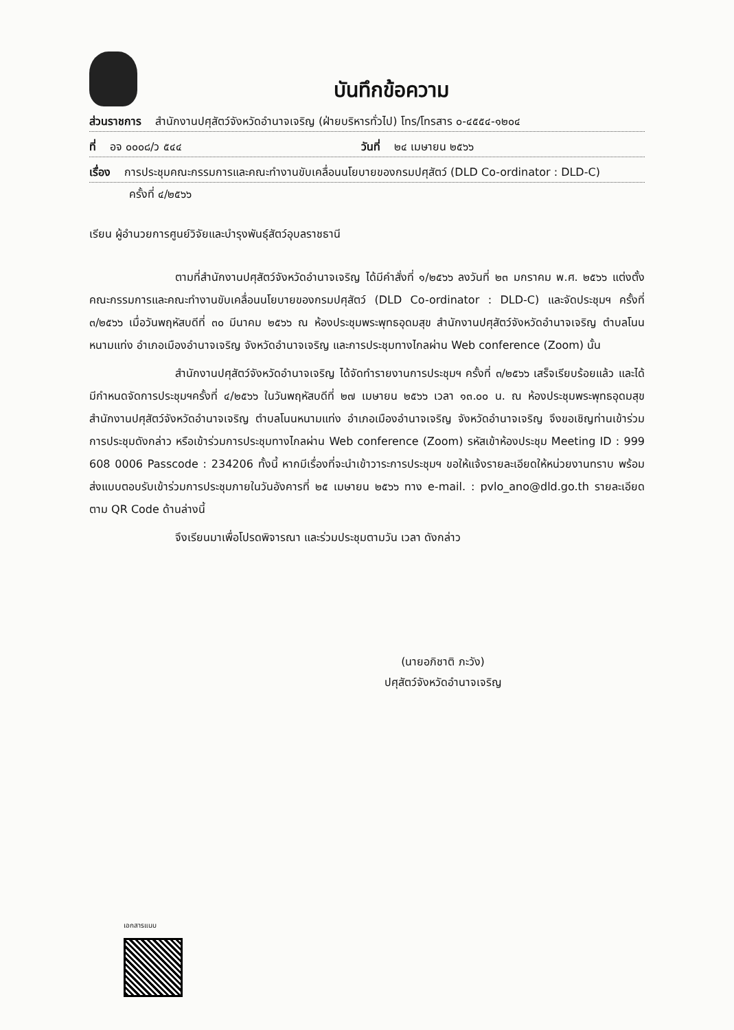บันทึกข้อความ
ส่วนราชการ สำนักงานปศุสัตว์จังหวัดอำนาจเจริญ (ฝ่ายบริหารทั่วไป) โทร/โทรสาร ๐-๔๕๕๔-๑๒๐๔
ที่ อจ ๐๐๐๘/ว ๕๔๔ วันที่ ๒๔ เมษายน ๒๕๖๖
เรื่อง การประชุมคณะกรรมการและคณะทำงานขับเคลื่อนนโยบายของกรมปศุสัตว์ (DLD Co-ordinator : DLD-C)
ครั้งที่ ๔/๒๕๖๖
เรียน ผู้อำนวยการศูนย์วิจัยและบำรุงพันธุ์สัตว์อุบลราชธานี
ตามที่สำนักงานปศุสัตว์จังหวัดอำนาจเจริญ ได้มีคำสั่งที่ ๑/๒๕๖๖ ลงวันที่ ๒๓ มกราคม พ.ศ. ๒๕๖๖ แต่งตั้งคณะกรรมการและคณะทำงานขับเคลื่อนนโยบายของกรมปศุสัตว์ (DLD Co-ordinator : DLD-C) และจัดประชุมฯ ครั้งที่ ๓/๒๕๖๖ เมื่อวันพฤหัสบดีที่ ๓๐ มีนาคม ๒๕๖๖ ณ ห้องประชุมพระพุทธอุดมสุข สำนักงานปศุสัตว์จังหวัดอำนาจเจริญ ตำบลโนนหนามแท่ง อำเภอเมืองอำนาจเจริญ จังหวัดอำนาจเจริญ และการประชุมทางไกลผ่าน Web conference (Zoom) นั้น
สำนักงานปศุสัตว์จังหวัดอำนาจเจริญ ได้จัดทำรายงานการประชุมฯ ครั้งที่ ๓/๒๕๖๖ เสร็จเรียบร้อยแล้ว และได้มีกำหนดจัดการประชุมฯครั้งที่ ๔/๒๕๖๖ ในวันพฤหัสบดีที่ ๒๗ เมษายน ๒๕๖๖ เวลา ๑๓.๐๐ น. ณ ห้องประชุมพระพุทธอุดมสุข สำนักงานปศุสัตว์จังหวัดอำนาจเจริญ ตำบลโนนหนามแท่ง อำเภอเมืองอำนาจเจริญ จังหวัดอำนาจเจริญ จึงขอเชิญท่านเข้าร่วมการประชุมดังกล่าว หรือเข้าร่วมการประชุมทางไกลผ่าน Web conference (Zoom) รหัสเข้าห้องประชุม Meeting ID : 999 608 0006 Passcode : 234206 ทั้งนี้ หากมีเรื่องที่จะนำเข้าวาระการประชุมฯ ขอให้แจ้งรายละเอียดให้หน่วยงานทราบ พร้อมส่งแบบตอบรับเข้าร่วมการประชุมภายในวันอังคารที่ ๒๕ เมษายน ๒๕๖๖ ทาง e-mail. : pvlo_ano@dld.go.th รายละเอียดตาม QR Code ด้านล่างนี้
จึงเรียนมาเพื่อโปรดพิจารณา และร่วมประชุมตามวัน เวลา ดังกล่าว
(นายอภิชาติ ภะวัง)
ปศุสัตว์จังหวัดอำนาจเจริญ
เอกสารแนบ